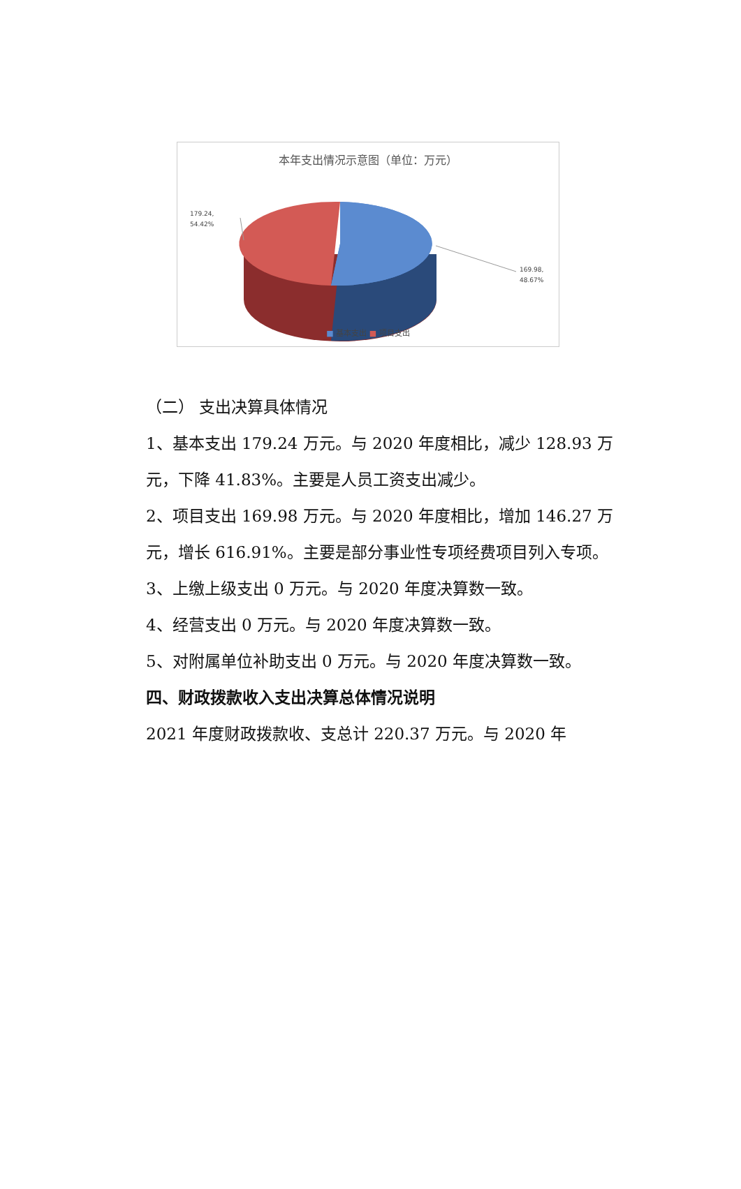本年支出情况示意图（单位：万元）
179.24,
54.42%
169.98,
48.67%
■ 基本支出 ■ 项目支出
（二） 支出决算具体情况
1、基本支出 179.24 万元。与 2020 年度相比，减少 128.93 万元，下降 41.83%。主要是人员工资支出减少。
2、项目支出 169.98 万元。与 2020 年度相比，增加 146.27 万元，增长 616.91%。主要是部分事业性专项经费项目列入专项。
3、上缴上级支出 0 万元。与 2020 年度决算数一致。
4、经营支出 0 万元。与 2020 年度决算数一致。
5、对附属单位补助支出 0 万元。与 2020 年度决算数一致。
四、财政拨款收入支出决算总体情况说明
2021 年度财政拨款收、支总计 220.37 万元。与 2020 年